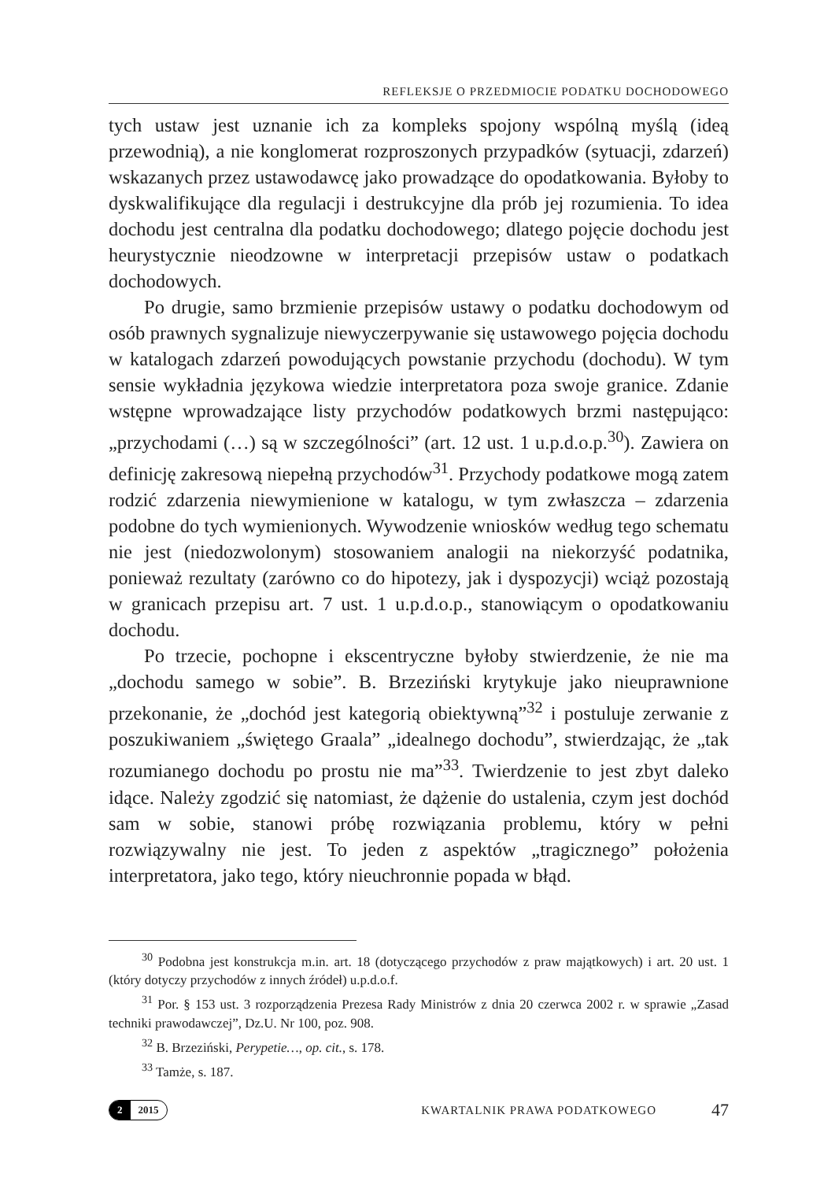REFLEKSJE O PRZEDMIOCIE PODATKU DOCHODOWEGO
tych ustaw jest uznanie ich za kompleks spojony wspólną myślą (ideą przewodnią), a nie konglomerat rozproszonych przypadków (sytuacji, zdarzeń) wskazanych przez ustawodawcę jako prowadzące do opodatkowania. Byłoby to dyskwalifikujące dla regulacji i destrukcyjne dla prób jej rozumienia. To idea dochodu jest centralna dla podatku dochodowego; dlatego pojęcie dochodu jest heurystycznie nieodzowne w interpretacji przepisów ustaw o podatkach dochodowych.
Po drugie, samo brzmienie przepisów ustawy o podatku dochodowym od osób prawnych sygnalizuje niewyczerpywanie się ustawowego pojęcia dochodu w katalogach zdarzeń powodujących powstanie przychodu (dochodu). W tym sensie wykładnia językowa wiedzie interpretatora poza swoje granice. Zdanie wstępne wprowadzające listy przychodów podatkowych brzmi następująco: „przychodami (…) są w szczególności” (art. 12 ust. 1 u.p.d.o.p.<sup>30</sup>). Zawiera on definicję zakresową niepełną przychodów<sup>31</sup>. Przychody podatkowe mogą zatem rodzić zdarzenia niewymienione w katalogu, w tym zwłaszcza – zdarzenia podobne do tych wymienionych. Wywodzenie wniosków według tego schematu nie jest (niedozwolonym) stosowaniem analogii na niekorzyść podatnika, ponieważ rezultaty (zarówno co do hipotezy, jak i dyspozycji) wciąż pozostają w granicach przepisu art. 7 ust. 1 u.p.d.o.p., stanowiącym o opodatkowaniu dochodu.
Po trzecie, pochopne i ekscentryczne byłoby stwierdzenie, że nie ma „dochodu samego w sobie”. B. Brzeziński krytykuje jako nieuprawnione przekonanie, że „dochód jest kategorią obiektywną”<sup>32</sup> i postuluje zerwanie z poszukiwaniem „świętego Graala” „idealnego dochodu”, stwierdzając, że „tak rozumianego dochodu po prostu nie ma”<sup>33</sup>. Twierdzenie to jest zbyt daleko idące. Należy zgodzić się natomiast, że dążenie do ustalenia, czym jest dochód sam w sobie, stanowi próbę rozwiązania problemu, który w pełni rozwiązywalny nie jest. To jeden z aspektów „tragicznego” położenia interpretatora, jako tego, który nieuchronnie popada w błąd.
<sup>30</sup> Podobna jest konstrukcja m.in. art. 18 (dotyczącego przychodów z praw majątkowych) i art. 20 ust. 1 (który dotyczy przychodów z innych źródeł) u.p.d.o.f.
<sup>31</sup> Por. § 153 ust. 3 rozporządzenia Prezesa Rady Ministrów z dnia 20 czerwca 2002 r. w sprawie „Zasad techniki prawodawczej”, Dz.U. Nr 100, poz. 908.
<sup>32</sup> B. Brzeziński, Perypetie…, op. cit., s. 178.
<sup>33</sup> Tamże, s. 187.
2 2015
KWARTALNIK PRAWA PODATKOWEGO
47